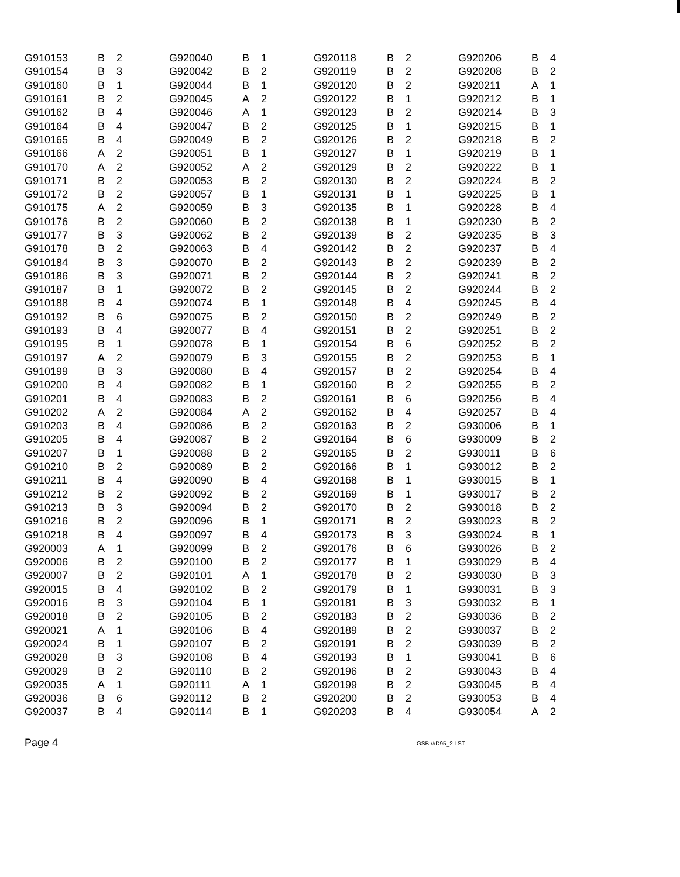| G910153 | B | 2 |
| G910154 | B | 3 |
| G910160 | B | 1 |
| G910161 | B | 2 |
| G910162 | B | 4 |
| G910164 | B | 4 |
| G910165 | B | 4 |
| G910166 | A | 2 |
| G910170 | A | 2 |
| G910171 | B | 2 |
| G910172 | B | 2 |
| G910175 | A | 2 |
| G910176 | B | 2 |
| G910177 | B | 3 |
| G910178 | B | 2 |
| G910184 | B | 3 |
| G910186 | B | 3 |
| G910187 | B | 1 |
| G910188 | B | 4 |
| G910192 | B | 6 |
| G910193 | B | 4 |
| G910195 | B | 1 |
| G910197 | A | 2 |
| G910199 | B | 3 |
| G910200 | B | 4 |
| G910201 | B | 4 |
| G910202 | A | 2 |
| G910203 | B | 4 |
| G910205 | B | 4 |
| G910207 | B | 1 |
| G910210 | B | 2 |
| G910211 | B | 4 |
| G910212 | B | 2 |
| G910213 | B | 3 |
| G910216 | B | 2 |
| G910218 | B | 4 |
| G920003 | A | 1 |
| G920006 | B | 2 |
| G920007 | B | 2 |
| G920015 | B | 4 |
| G920016 | B | 3 |
| G920018 | B | 2 |
| G920021 | A | 1 |
| G920024 | B | 1 |
| G920028 | B | 3 |
| G920029 | B | 2 |
| G920035 | A | 1 |
| G920036 | B | 6 |
| G920037 | B | 4 |
| G920040 | B | 1 |
| G920042 | B | 2 |
| G920044 | B | 1 |
| G920045 | A | 2 |
| G920046 | A | 1 |
| G920047 | B | 2 |
| G920049 | B | 2 |
| G920051 | B | 1 |
| G920052 | A | 2 |
| G920053 | B | 2 |
| G920057 | B | 1 |
| G920059 | B | 3 |
| G920060 | B | 2 |
| G920062 | B | 2 |
| G920063 | B | 4 |
| G920070 | B | 2 |
| G920071 | B | 2 |
| G920072 | B | 2 |
| G920074 | B | 1 |
| G920075 | B | 2 |
| G920077 | B | 4 |
| G920078 | B | 1 |
| G920079 | B | 3 |
| G920080 | B | 4 |
| G920082 | B | 1 |
| G920083 | B | 2 |
| G920084 | A | 2 |
| G920086 | B | 2 |
| G920087 | B | 2 |
| G920088 | B | 2 |
| G920089 | B | 2 |
| G920090 | B | 4 |
| G920092 | B | 2 |
| G920094 | B | 2 |
| G920096 | B | 1 |
| G920097 | B | 4 |
| G920099 | B | 2 |
| G920100 | B | 2 |
| G920101 | A | 1 |
| G920102 | B | 2 |
| G920104 | B | 1 |
| G920105 | B | 2 |
| G920106 | B | 4 |
| G920107 | B | 2 |
| G920108 | B | 4 |
| G920110 | B | 2 |
| G920111 | A | 1 |
| G920112 | B | 2 |
| G920114 | B | 1 |
| G920118 | B | 2 |
| G920119 | B | 2 |
| G920120 | B | 2 |
| G920122 | B | 1 |
| G920123 | B | 2 |
| G920125 | B | 1 |
| G920126 | B | 2 |
| G920127 | B | 1 |
| G920129 | B | 2 |
| G920130 | B | 2 |
| G920131 | B | 1 |
| G920135 | B | 1 |
| G920138 | B | 1 |
| G920139 | B | 2 |
| G920142 | B | 2 |
| G920143 | B | 2 |
| G920144 | B | 2 |
| G920145 | B | 2 |
| G920148 | B | 4 |
| G920150 | B | 2 |
| G920151 | B | 2 |
| G920154 | B | 6 |
| G920155 | B | 2 |
| G920157 | B | 2 |
| G920160 | B | 2 |
| G920161 | B | 6 |
| G920162 | B | 4 |
| G920163 | B | 2 |
| G920164 | B | 6 |
| G920165 | B | 2 |
| G920166 | B | 1 |
| G920168 | B | 1 |
| G920169 | B | 1 |
| G920170 | B | 2 |
| G920171 | B | 2 |
| G920173 | B | 3 |
| G920176 | B | 6 |
| G920177 | B | 1 |
| G920178 | B | 2 |
| G920179 | B | 1 |
| G920181 | B | 3 |
| G920183 | B | 2 |
| G920189 | B | 2 |
| G920191 | B | 2 |
| G920193 | B | 1 |
| G920196 | B | 2 |
| G920199 | B | 2 |
| G920200 | B | 2 |
| G920203 | B | 4 |
| G920206 | B | 4 |
| G920208 | B | 2 |
| G920211 | A | 1 |
| G920212 | B | 1 |
| G920214 | B | 3 |
| G920215 | B | 1 |
| G920218 | B | 2 |
| G920219 | B | 1 |
| G920222 | B | 1 |
| G920224 | B | 2 |
| G920225 | B | 1 |
| G920228 | B | 4 |
| G920230 | B | 2 |
| G920235 | B | 3 |
| G920237 | B | 4 |
| G920239 | B | 2 |
| G920241 | B | 2 |
| G920244 | B | 2 |
| G920245 | B | 4 |
| G920249 | B | 2 |
| G920251 | B | 2 |
| G920252 | B | 2 |
| G920253 | B | 1 |
| G920254 | B | 4 |
| G920255 | B | 2 |
| G920256 | B | 4 |
| G920257 | B | 4 |
| G930006 | B | 1 |
| G930009 | B | 2 |
| G930011 | B | 6 |
| G930012 | B | 2 |
| G930015 | B | 1 |
| G930017 | B | 2 |
| G930018 | B | 2 |
| G930023 | B | 2 |
| G930024 | B | 1 |
| G930026 | B | 2 |
| G930029 | B | 4 |
| G930030 | B | 3 |
| G930031 | B | 3 |
| G930032 | B | 1 |
| G930036 | B | 2 |
| G930037 | B | 2 |
| G930039 | B | 2 |
| G930041 | B | 6 |
| G930043 | B | 4 |
| G930045 | B | 4 |
| G930053 | B | 4 |
| G930054 | A | 2 |
Page 4
GSB:\#D95_2.LST